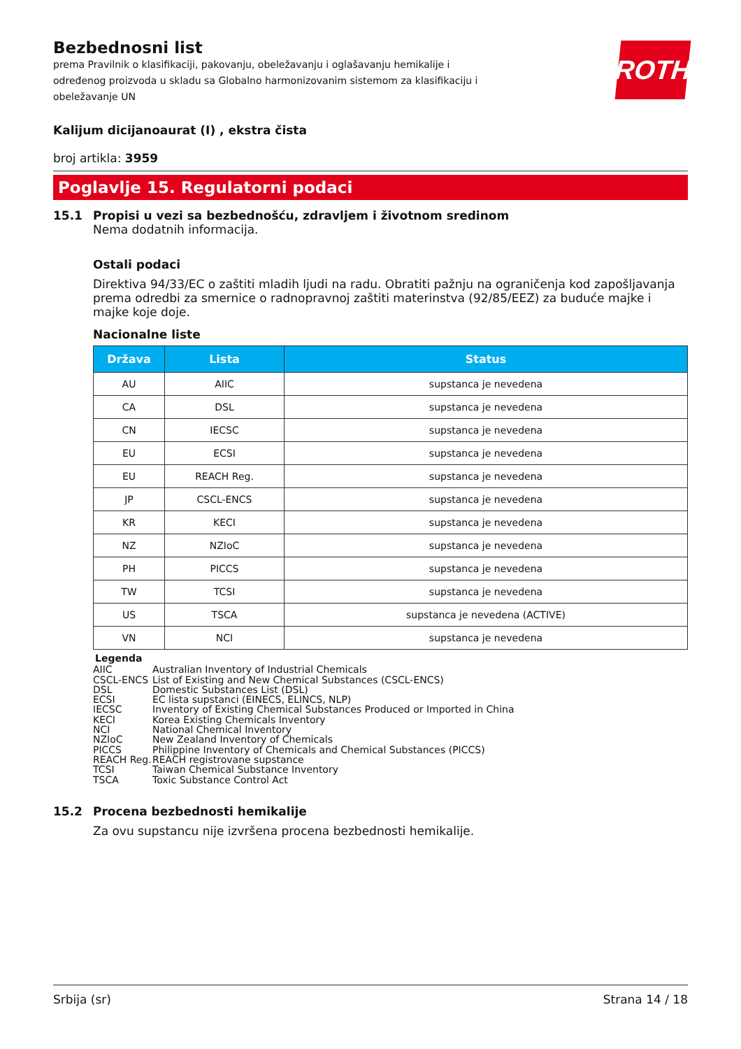ROTH
Bezbednosni list
prema Pravilnik o klasifikaciji, pakovanju, obeležavanju i oglašavanju hemikalije i određenog proizvoda u skladu sa Globalno harmonizovanim sistemom za klasifikaciju i obeležavanje UN
Kalijum dicijanoaurat (I) , ekstra čista
broj artikla: 3959
Poglavlje 15. Regulatorni podaci
15.1 Propisi u vezi sa bezbednošću, zdravljem i životnom sredinom
Nema dodatnih informacija.
Ostali podaci
Direktiva 94/33/EC o zaštiti mladih ljudi na radu. Obratiti pažnju na ograničenja kod zapošljavanja prema odredbi za smernice o radnopravnoj zaštiti materinstva (92/85/EEZ) za buduće majke i majke koje doje.
Nacionalne liste
| Država | Lista | Status |
| --- | --- | --- |
| AU | AIIC | supstanca je nevedena |
| CA | DSL | supstanca je nevedena |
| CN | IECSC | supstanca je nevedena |
| EU | ECSI | supstanca je nevedena |
| EU | REACH Reg. | supstanca je nevedena |
| JP | CSCL-ENCS | supstanca je nevedena |
| KR | KECI | supstanca je nevedena |
| NZ | NZIoC | supstanca je nevedena |
| PH | PICCS | supstanca je nevedena |
| TW | TCSI | supstanca je nevedena |
| US | TSCA | supstanca je nevedena (ACTIVE) |
| VN | NCI | supstanca je nevedena |
Legenda
AIIC Australian Inventory of Industrial Chemicals
CSCL-ENCS List of Existing and New Chemical Substances (CSCL-ENCS)
DSL Domestic Substances List (DSL)
ECSI EC lista supstanci (EINECS, ELINCS, NLP)
IECSC Inventory of Existing Chemical Substances Produced or Imported in China
KECI Korea Existing Chemicals Inventory
NCI National Chemical Inventory
NZIoC New Zealand Inventory of Chemicals
PICCS Philippine Inventory of Chemicals and Chemical Substances (PICCS)
REACH Reg. REACH registrovane supstance
TCSI Taiwan Chemical Substance Inventory
TSCA Toxic Substance Control Act
15.2 Procena bezbednosti hemikalije
Za ovu supstancu nije izvršena procena bezbednosti hemikalije.
Srbija (sr) Strana 14 / 18